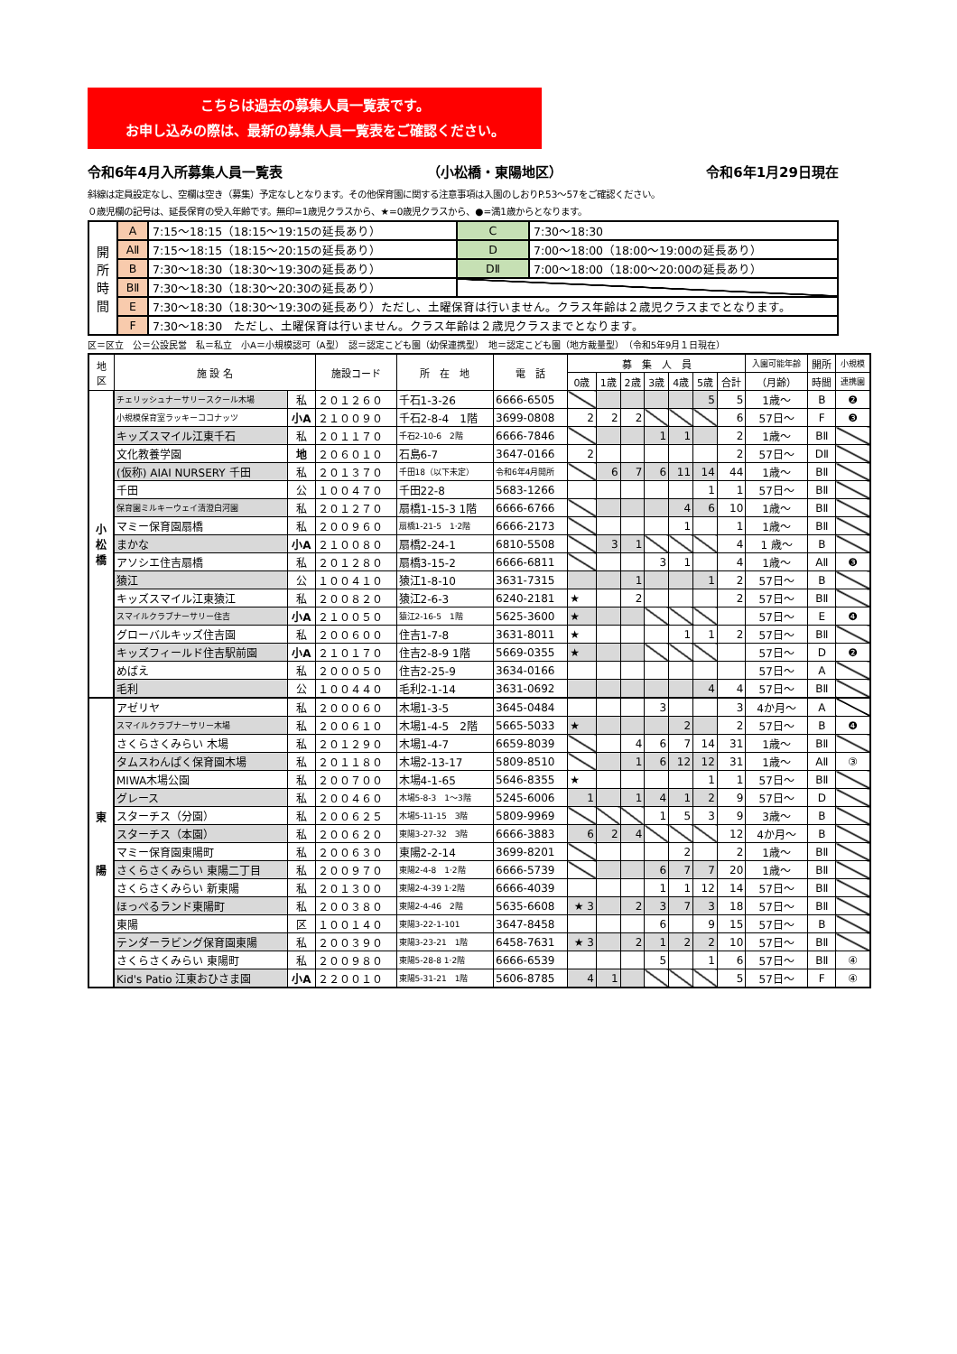こちらは過去の募集人員一覧表です。
お申し込みの際は、最新の募集人員一覧表をご確認ください。
令和6年4月入所募集人員一覧表 （小松橋・東陽地区） 令和6年1月29日現在
斜線は定員設定なし、空欄は空き（募集）予定なしとなります。その他保育園に関する注意事項は入園のしおりP.53～57をご確認ください。
０歳児欄の記号は、延長保育の受入年齢です。無印=1歳児クラスから、★=0歳児クラスから、●=満1歳からとなります。
| 開 所 時 間 | A | 7:15～18:15（18:15～19:15の延長あり） | C | 7:30～18:30 |
| | AⅡ | 7:15～18:15（18:15～20:15の延長あり） | D | 7:00～18:00（18:00～19:00の延長あり） |
| | B | 7:30～18:30（18:30～19:30の延長あり） | DⅡ | 7:00～18:00（18:00～20:00の延長あり） |
| | BⅡ | 7:30～18:30（18:30～20:30の延長あり） | | |
| | E | 7:30～18:30（18:30～19:30の延長あり）ただし、土曜保育は行いません。クラス年齢は２歳児クラスまでとなります。 | | |
| | F | 7:30～18:30 ただし、土曜保育は行いません。クラス年齢は２歳児クラスまでとなります。 | | |
区＝区立　公＝公設民営　私＝私立　小A＝小規模認可（A型）　認＝認定こども園（幼保連携型）　地＝認定こども園（地方裁量型）　（令和5年9月１日現在）
| 地 区 | 施 設 名 | | 施設コード | 所 在 地 | 電 話 | 募 集 人 員 | | | | | | | 入園可能年齢 | 開所 | 小規模 |
| --- | --- | --- | --- | --- | --- | --- | --- | --- | --- | --- | --- | --- | --- | --- | --- |
| | | | | | | 0歳 | 1歳 | 2歳 | 3歳 | 4歳 | 5歳 | 合計 | （月齢） | 時間 | 連携園 |
| 小 松 橋 | チェリッシュナーサリースクール木場 | 私 | ２０１２６０ | 千石1-3-26 | 6666-6505 | | | | | | 5 | 5 | 1歳～ | B | ❷ |
| | 小規模保育室ラッキーココナッツ | 小A | ２１００９０ | 千石2-8-4 1階 | 3699-0808 | 2 | 2 | 2 | | | | 6 | 57日～ | F | ❸ |
| | キッズスマイル江東千石 | 私 | ２０１１７０ | 千石2-10-6 2階 | 6666-7846 | | | | 1 | 1 | | 2 | 1歳～ | BⅡ | |
| | 文化教養学園 | 地 | ２０６０１０ | 石島6-7 | 3647-0166 | 2 | | | | | | 2 | 57日～ | DⅡ | |
| | (仮称) AIAI NURSERY 千田 | 私 | ２０１３７０ | 千田18（以下未定） | 令和6年4月開所 | | 6 | 7 | 6 | 11 | 14 | 44 | 1歳～ | BⅡ | |
| | 千田 | 公 | １００４７０ | 千田22-8 | 5683-1266 | | | | | | 1 | 1 | 57日～ | BⅡ | |
| | 保育園ミルキーウェイ清澄白河園 | 私 | ２０１２７０ | 扇橋1-15-3 1階 | 6666-6766 | | | | | 4 | 6 | 10 | 1歳～ | BⅡ | |
| | マミー保育園扇橋 | 私 | ２００９６０ | 扇橋1-21-5 1·2階 | 6666-2173 | | | | | 1 | | 1 | 1歳～ | BⅡ | |
| | まかな | 小A | ２１００８０ | 扇橋2-24-1 | 6810-5508 | | 3 | 1 | | | | 4 | 1 歳～ | B | |
| | アソシエ住吉扇橋 | 私 | ２０１２８０ | 扇橋3-15-2 | 6666-6811 | | | | 3 | 1 | | 4 | 1歳～ | AⅡ | ❸ |
| | 猿江 | 公 | １００４１０ | 猿江1-8-10 | 3631-7315 | | | 1 | | | 1 | 2 | 57日～ | B | |
| | キッズスマイル江東猿江 | 私 | ２００８２０ | 猿江2-6-3 | 6240-2181 | ★ | | 2 | | | | 2 | 57日～ | BⅡ | |
| | スマイルクラブナーサリー住吉 | 小A | ２１００５０ | 猿江2-16-5 1階 | 5625-3600 | ★ | | | | | | | 57日～ | E | ❹ |
| | グローバルキッズ住吉園 | 私 | ２００６００ | 住吉1-7-8 | 3631-8011 | ★ | | | | 1 | 1 | 2 | 57日～ | BⅡ | |
| | キッズフィールド住吉駅前園 | 小A | ２１０１７０ | 住吉2-8-9 1階 | 5669-0355 | ★ | | | | | | | 57日～ | D | ❷ |
| | めばえ | 私 | ２０００５０ | 住吉2-25-9 | 3634-0166 | | | | | | | | 57日～ | A | |
| | 毛利 | 公 | １００４４０ | 毛利2-1-14 | 3631-0692 | | | | | | 4 | 4 | 57日～ | BⅡ | |
| 東 陽 | アゼリヤ | 私 | ２０００６０ | 木場1-3-5 | 3645-0484 | | | | 3 | | | 3 | 4か月～ | A | |
| | スマイルクラブナーサリー木場 | 私 | ２００６１０ | 木場1-4-5 2階 | 5665-5033 | ★ | | | | 2 | | 2 | 57日～ | B | ❹ |
| | さくらさくみらい 木場 | 私 | ２０１２９０ | 木場1-4-7 | 6659-8039 | | | 4 | 6 | 7 | 14 | 31 | 1歳～ | BⅡ | |
| | タムスわんぱく保育園木場 | 私 | ２０１１８０ | 木場2-13-17 | 5809-8510 | | | 1 | 6 | 12 | 12 | 31 | 1歳～ | AⅡ | ③ |
| | MIWA木場公園 | 私 | ２００７００ | 木場4-1-65 | 5646-8355 | ★ | | | | | 1 | 1 | 57日～ | BⅡ | |
| | グレース | 私 | ２００４６０ | 木場5-8-3 1～3階 | 5245-6006 | 1 | | 1 | 4 | 1 | 2 | 9 | 57日～ | D | |
| | スターチス（分園） | 私 | ２００６２５ | 木場5-11-15 3階 | 5809-9969 | | | | 1 | 5 | 3 | 9 | 3歳～ | B | |
| | スターチス（本園） | 私 | ２００６２０ | 東陽3-27-32 3階 | 6666-3883 | 6 | 2 | 4 | | | | 12 | 4か月～ | B | |
| | マミー保育園東陽町 | 私 | ２００６３０ | 東陽2-2-14 | 3699-8201 | | | | | 2 | | 2 | 1歳～ | BⅡ | |
| | さくらさくみらい 東陽二丁目 | 私 | ２００９７０ | 東陽2-4-8 1·2階 | 6666-5739 | | | | 6 | 7 | 7 | 20 | 1歳～ | BⅡ | |
| | さくらさくみらい 新東陽 | 私 | ２０１３００ | 東陽2-4-39 1·2階 | 6666-4039 | | | | 1 | 1 | 12 | 14 | 57日～ | BⅡ | |
| | ほっぺるランド東陽町 | 私 | ２００３８０ | 東陽2-4-46 2階 | 5635-6608 | ★ 3 | | 2 | 3 | 7 | 3 | 18 | 57日～ | BⅡ | |
| | 東陽 | 区 | １００１４０ | 東陽3-22-1-101 | 3647-8458 | | | | 6 | | 9 | 15 | 57日～ | B | |
| | テンダーラビング保育園東陽 | 私 | ２００３９０ | 東陽3-23-21 1階 | 6458-7631 | ★ 3 | | 2 | 1 | 2 | 2 | 10 | 57日～ | BⅡ | |
| | さくらさくみらい 東陽町 | 私 | ２００９８０ | 東陽5-28-8 1·2階 | 6666-6539 | | | | 5 | | 1 | 6 | 57日～ | BⅡ | ④ |
| | Kid's Patio 江東おひさま園 | 小A | ２２００１０ | 東陽5-31-21 1階 | 5606-8785 | 4 | 1 | | | | | 5 | 57日～ | F | ④ |